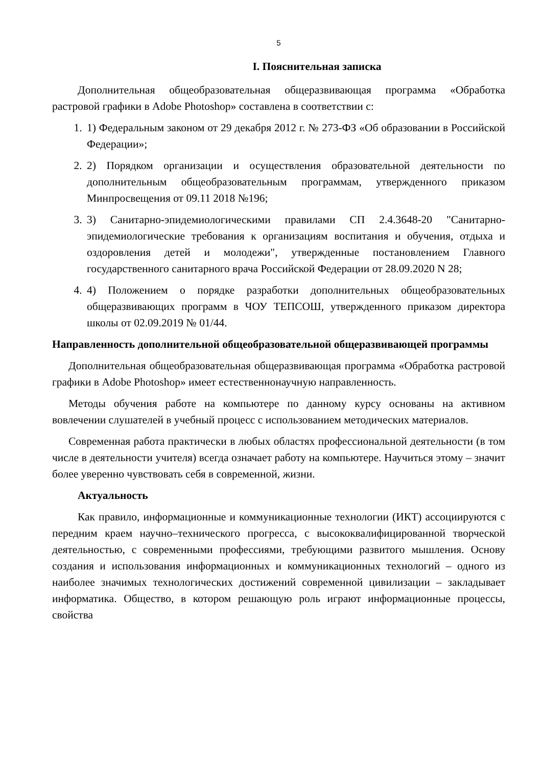5
I. Пояснительная записка
Дополнительная общеобразовательная общеразвивающая программа «Обработка растровой графики в Adobe Photoshop» составлена в соответствии с:
1. 1) Федеральным законом от 29 декабря 2012 г. № 273-ФЗ «Об образовании в Российской Федерации»;
2. 2) Порядком организации и осуществления образовательной деятельности по дополнительным общеобразовательным программам, утвержденного приказом Минпросвещения от 09.11 2018 №196;
3. 3) Санитарно-эпидемиологическими правилами СП 2.4.3648-20 "Санитарно-эпидемиологические требования к организациям воспитания и обучения, отдыха и оздоровления детей и молодежи", утвержденные постановлением Главного государственного санитарного врача Российской Федерации от 28.09.2020 N 28;
4. 4) Положением о порядке разработки дополнительных общеобразовательных общеразвивающих программ в ЧОУ ТЕПСОШ, утвержденного приказом директора школы от 02.09.2019 № 01/44.
Направленность дополнительной общеобразовательной общеразвивающей программы
Дополнительная общеобразовательная общеразвивающая программа «Обработка растровой графики в Adobe Photoshop» имеет естественнонаучную направленность.
Методы обучения работе на компьютере по данному курсу основаны на активном вовлечении слушателей в учебный процесс с использованием методических материалов.
Современная работа практически в любых областях профессиональной деятельности (в том числе в деятельности учителя) всегда означает работу на компьютере. Научиться этому – значит более уверенно чувствовать себя в современной, жизни.
Актуальность
Как правило, информационные и коммуникационные технологии (ИКТ) ассоциируются с передним краем научно–технического прогресса, с высококвалифицированной творческой деятельностью, с современными профессиями, требующими развитого мышления. Основу создания и использования информационных и коммуникационных технологий – одного из наиболее значимых технологических достижений современной цивилизации – закладывает информатика. Общество, в котором решающую роль играют информационные процессы, свойства